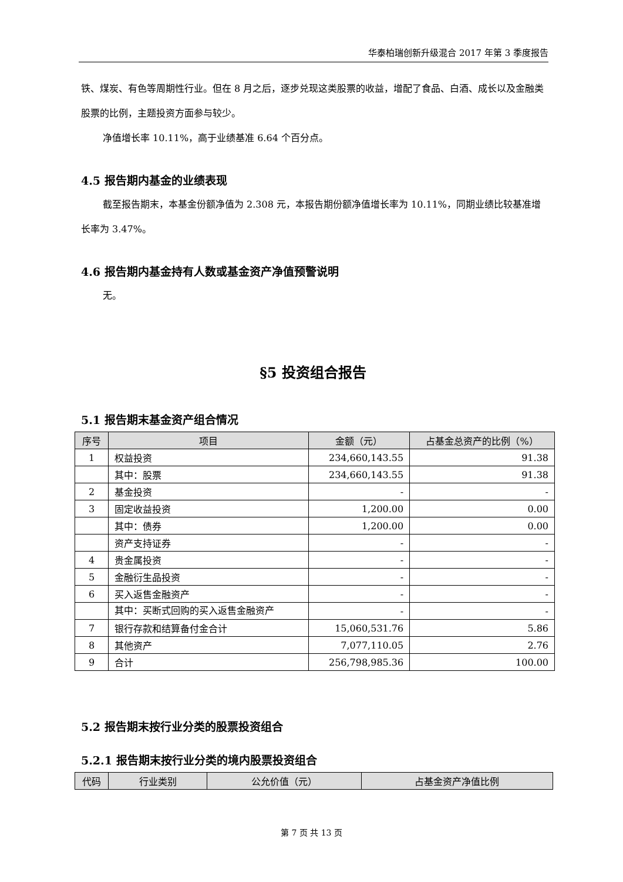华泰柏瑞创新升级混合 2017 年第 3 季度报告
铁、煤炭、有色等周期性行业。但在 8 月之后，逐步兑现这类股票的收益，增配了食品、白酒、成长以及金融类股票的比例，主题投资方面参与较少。
净值增长率 10.11%，高于业绩基准 6.64 个百分点。
4.5 报告期内基金的业绩表现
截至报告期末，本基金份额净值为 2.308 元，本报告期份额净值增长率为 10.11%，同期业绩比较基准增长率为 3.47%。
4.6 报告期内基金持有人数或基金资产净值预警说明
无。
§5 投资组合报告
5.1 报告期末基金资产组合情况
| 序号 | 项目 | 金额（元） | 占基金总资产的比例（%） |
| --- | --- | --- | --- |
| 1 | 权益投资 | 234,660,143.55 | 91.38 |
| | 其中：股票 | 234,660,143.55 | 91.38 |
| 2 | 基金投资 | - | - |
| 3 | 固定收益投资 | 1,200.00 | 0.00 |
| | 其中：债券 | 1,200.00 | 0.00 |
| | 资产支持证券 | - | - |
| 4 | 贵金属投资 | - | - |
| 5 | 金融衍生品投资 | - | - |
| 6 | 买入返售金融资产 | - | - |
| | 其中：买断式回购的买入返售金融资产 | - | - |
| 7 | 银行存款和结算备付金合计 | 15,060,531.76 | 5.86 |
| 8 | 其他资产 | 7,077,110.05 | 2.76 |
| 9 | 合计 | 256,798,985.36 | 100.00 |
5.2 报告期末按行业分类的股票投资组合
5.2.1 报告期末按行业分类的境内股票投资组合
| 代码 | 行业类别 | 公允价值（元） | 占基金资产净值比例 |
| --- | --- | --- | --- |
第 7 页 共 13 页